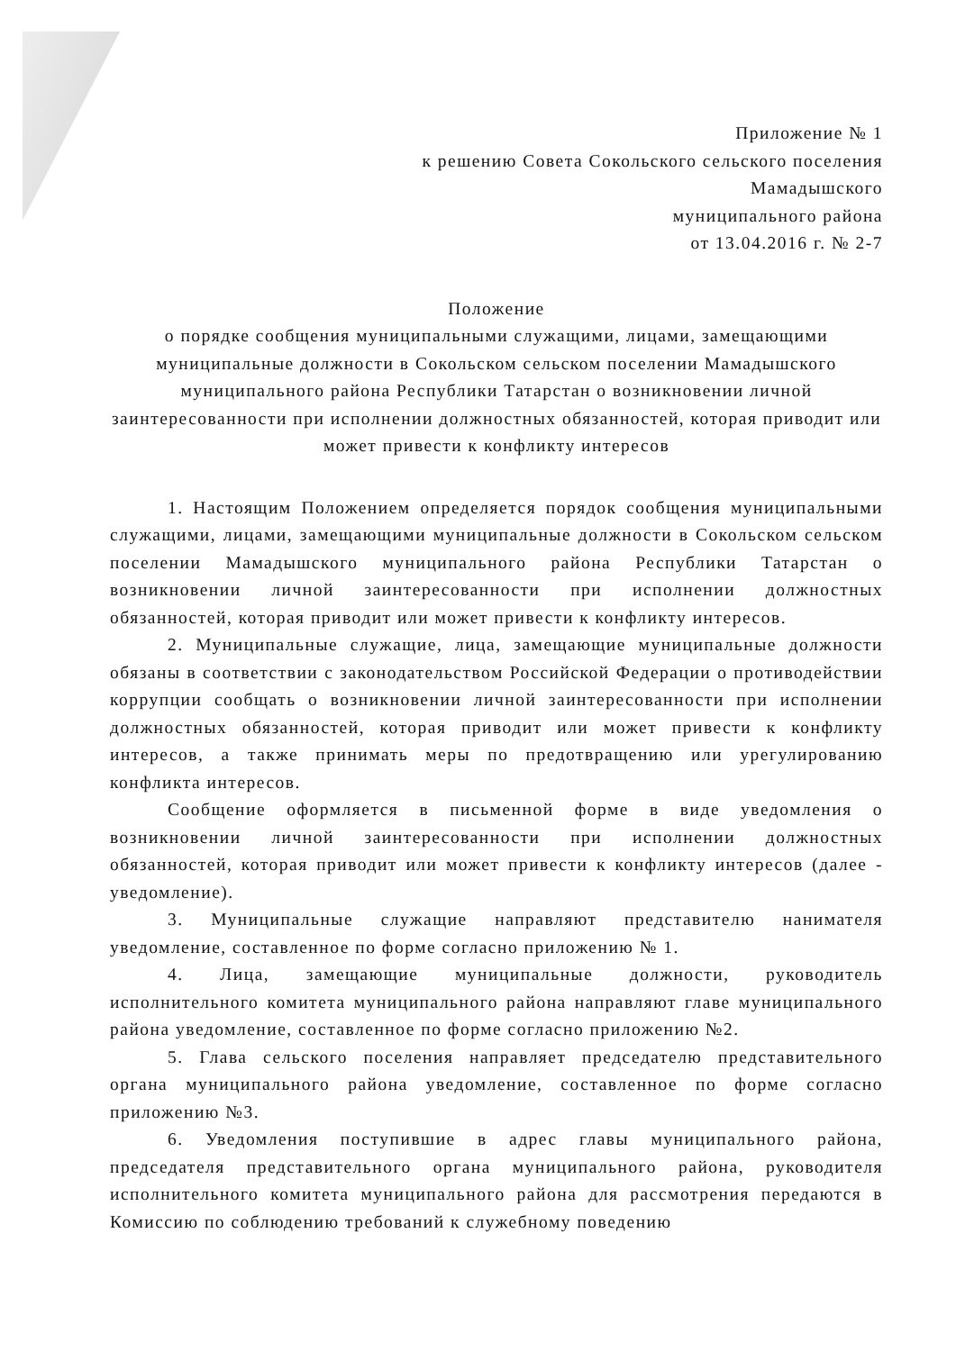Приложение № 1
к решению Совета Сокольского сельского поселения
Мамадышского
муниципального района
от 13.04.2016 г. № 2-7
Положение
о порядке сообщения муниципальными служащими, лицами, замещающими муниципальные должности в Сокольском сельском поселении Мамадышского муниципального района Республики Татарстан о возникновении личной заинтересованности при исполнении должностных обязанностей, которая приводит или может привести к конфликту интересов
1. Настоящим Положением определяется порядок сообщения муниципальными служащими, лицами, замещающими муниципальные должности в Сокольском сельском поселении Мамадышского муниципального района Республики Татарстан о возникновении личной заинтересованности при исполнении должностных обязанностей, которая приводит или может привести к конфликту интересов.
2. Муниципальные служащие, лица, замещающие муниципальные должности обязаны в соответствии с законодательством Российской Федерации о противодействии коррупции сообщать о возникновении личной заинтересованности при исполнении должностных обязанностей, которая приводит или может привести к конфликту интересов, а также принимать меры по предотвращению или урегулированию конфликта интересов.
Сообщение оформляется в письменной форме в виде уведомления о возникновении личной заинтересованности при исполнении должностных обязанностей, которая приводит или может привести к конфликту интересов (далее - уведомление).
3. Муниципальные служащие направляют представителю нанимателя уведомление, составленное по форме согласно приложению № 1.
4. Лица, замещающие муниципальные должности, руководитель исполнительного комитета муниципального района направляют главе муниципального района уведомление, составленное по форме согласно приложению №2.
5. Глава сельского поселения направляет председателю представительного органа муниципального района уведомление, составленное по форме согласно приложению №3.
6. Уведомления поступившие в адрес главы муниципального района, председателя представительного органа муниципального района, руководителя исполнительного комитета муниципального района для рассмотрения передаются в Комиссию по соблюдению требований к служебному поведению